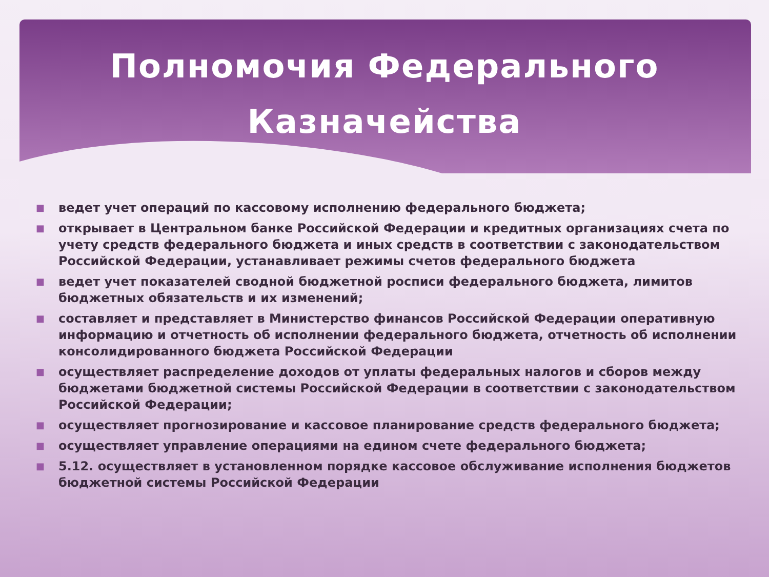Полномочия Федерального
Казначейства
■ ведет учет операций по кассовому исполнению федерального бюджета;
■ открывает в Центральном банке Российской Федерации и кредитных организациях счета по учету средств федерального бюджета и иных средств в соответствии с законодательством Российской Федерации, устанавливает режимы счетов федерального бюджета
■ ведет учет показателей сводной бюджетной росписи федерального бюджета, лимитов бюджетных обязательств и их изменений;
■ составляет и представляет в Министерство финансов Российской Федерации оперативную информацию и отчетность об исполнении федерального бюджета, отчетность об исполнении консолидированного бюджета Российской Федерации
■ осуществляет распределение доходов от уплаты федеральных налогов и сборов между бюджетами бюджетной системы Российской Федерации в соответствии с законодательством Российской Федерации;
■ осуществляет прогнозирование и кассовое планирование средств федерального бюджета;
■ осуществляет управление операциями на едином счете федерального бюджета;
■ 5.12. осуществляет в установленном порядке кассовое обслуживание исполнения бюджетов бюджетной системы Российской Федерации